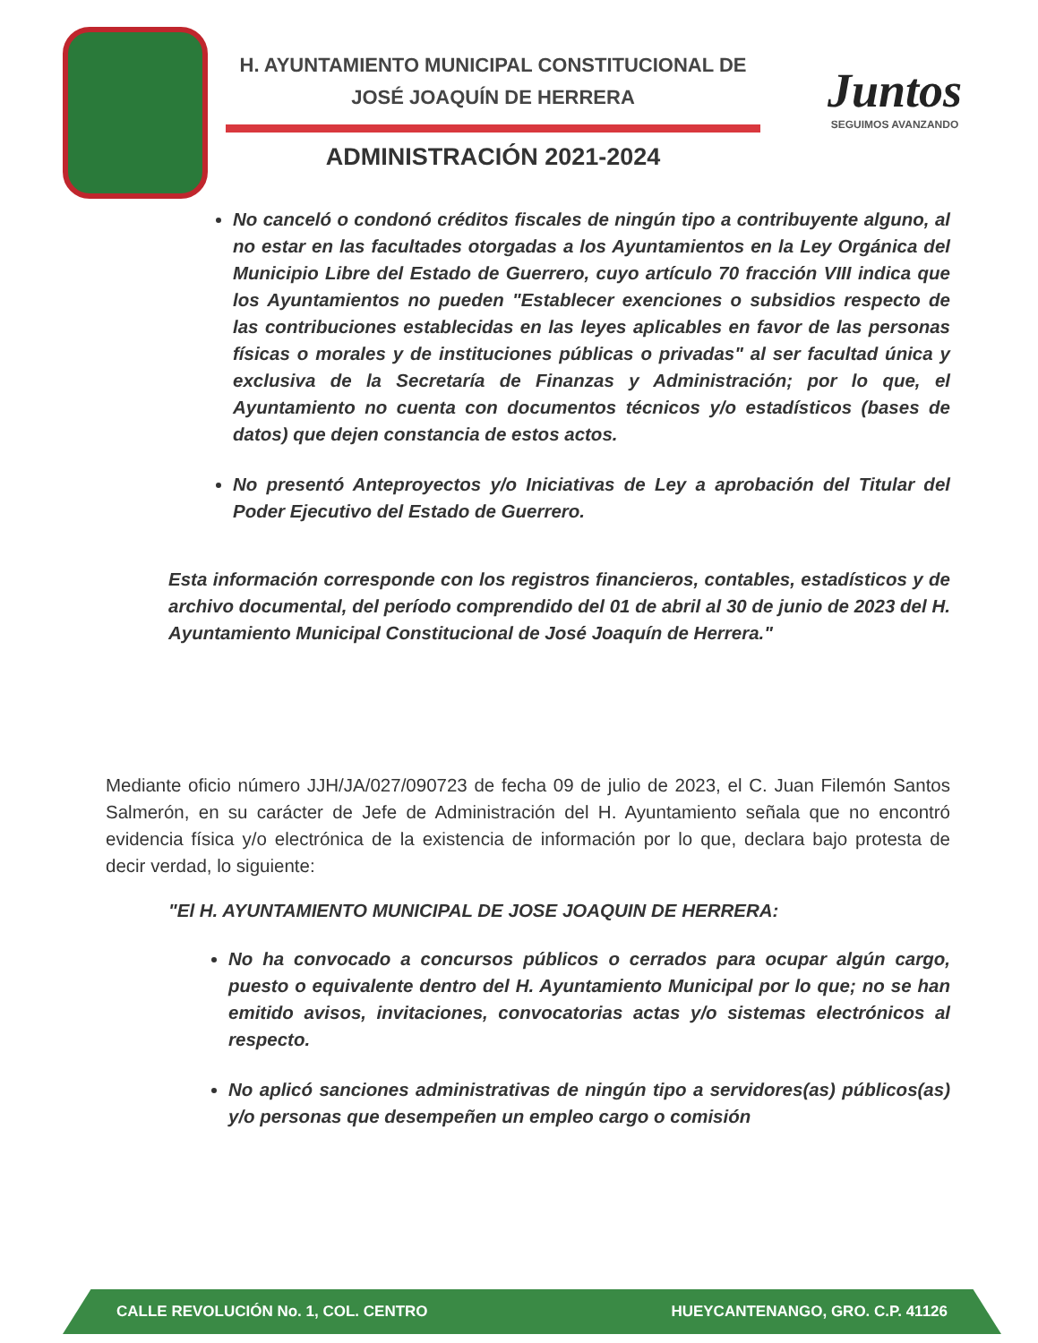H. AYUNTAMIENTO MUNICIPAL CONSTITUCIONAL DE
JOSÉ JOAQUÍN DE HERRERA
ADMINISTRACIÓN 2021-2024
Juntos
SEGUIMOS AVANZANDO
No canceló o condonó créditos fiscales de ningún tipo a contribuyente alguno, al no estar en las facultades otorgadas a los Ayuntamientos en la Ley Orgánica del Municipio Libre del Estado de Guerrero, cuyo artículo 70 fracción VIII indica que los Ayuntamientos no pueden "Establecer exenciones o subsidios respecto de las contribuciones establecidas en las leyes aplicables en favor de las personas físicas o morales y de instituciones públicas o privadas" al ser facultad única y exclusiva de la Secretaría de Finanzas y Administración; por lo que, el Ayuntamiento no cuenta con documentos técnicos y/o estadísticos (bases de datos) que dejen constancia de estos actos.
No presentó Anteproyectos y/o Iniciativas de Ley a aprobación del Titular del Poder Ejecutivo del Estado de Guerrero.
Esta información corresponde con los registros financieros, contables, estadísticos y de archivo documental, del período comprendido del 01 de abril al 30 de junio de 2023 del H. Ayuntamiento Municipal Constitucional de José Joaquín de Herrera."
Mediante oficio número JJH/JA/027/090723 de fecha 09 de julio de 2023, el C. Juan Filemón Santos Salmerón, en su carácter de Jefe de Administración del H. Ayuntamiento señala que no encontró evidencia física y/o electrónica de la existencia de información por lo que, declara bajo protesta de decir verdad, lo siguiente:
"El H. AYUNTAMIENTO MUNICIPAL DE JOSE JOAQUIN DE HERRERA:
No ha convocado a concursos públicos o cerrados para ocupar algún cargo, puesto o equivalente dentro del H. Ayuntamiento Municipal por lo que; no se han emitido avisos, invitaciones, convocatorias actas y/o sistemas electrónicos al respecto.
No aplicó sanciones administrativas de ningún tipo a servidores(as) públicos(as) y/o personas que desempeñen un empleo cargo o comisión
CALLE REVOLUCIÓN No. 1, COL. CENTRO HUEYCANTENANGO, GRO. C.P. 41126